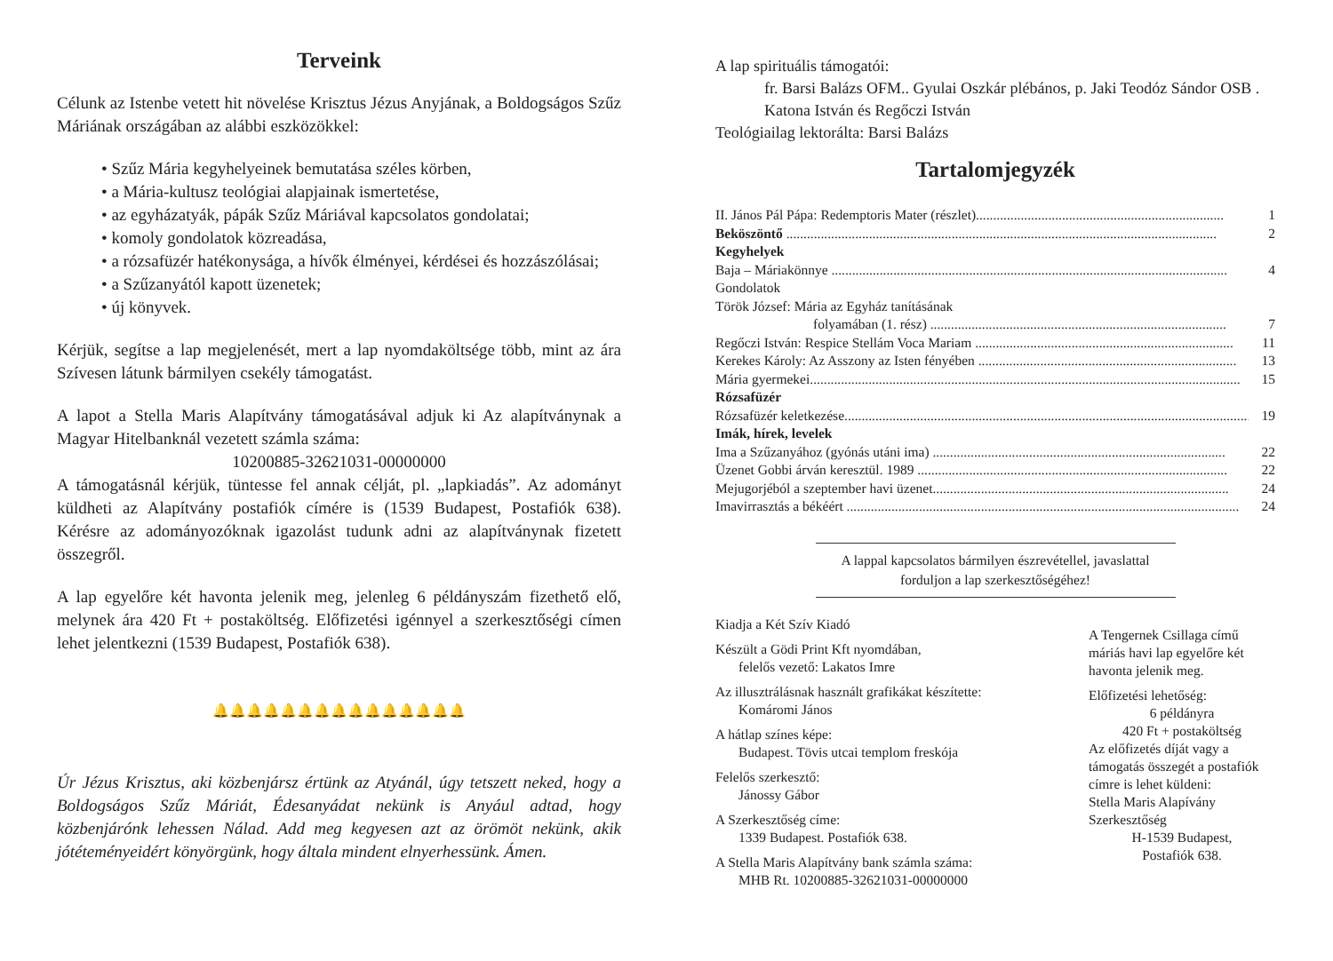Terveink
Célunk az Istenbe vetett hit növelése Krisztus Jézus Anyjának, a Boldogságos Szűz Máriának országában az alábbi eszközökkel:
• Szűz Mária kegyhelyeinek bemutatása széles körben,
• a Mária-kultusz teológiai alapjainak ismertetése,
• az egyházatyák, pápák Szűz Máriával kapcsolatos gondolatai;
• komoly gondolatok közreadása,
• a rózsafüzér hatékonysága, a hívők élményei, kérdései és hozzászólásai;
• a Szűzanyától kapott üzenetek;
• új könyvek.
Kérjük, segítse a lap megjelenését, mert a lap nyomdaköltsége több, mint az ára Szívesen látunk bármilyen csekély támogatást.
A lapot a Stella Maris Alapítvány támogatásával adjuk ki Az alapítványnak a Magyar Hitelbanknál vezetett számla száma:
10200885-32621031-00000000
A támogatásnál kérjük, tüntesse fel annak célját, pl. „lapkiadás”. Az adományt küldheti az Alapítvány postafiók címére is (1539 Budapest, Postafiók 638). Kérésre az adományozóknak igazolást tudunk adni az alapítványnak fizetett összegről.
A lap egyelőre két havonta jelenik meg, jelenleg 6 példányszám fizethető elő, melynek ára 420 Ft + postaköltség. Előfizetési igénnyel a szerkesztőségi címen lehet jelentkezni (1539 Budapest, Postafiók 638).
🔔🔔🔔🔔🔔🔔🔔🔔🔔🔔🔔🔔🔔🔔🔔
Úr Jézus Krisztus, aki közbenjársz értünk az Atyánál, úgy tetszett neked, hogy a Boldogságos Szűz Máriát, Édesanyádat nekünk is Anyául adtad, hogy közbenjárónk lehessen Nálad. Add meg kegyesen azt az örömöt nekünk, akik jótéteményeidért könyörgünk, hogy általa mindent elnyerhessünk. Ámen.
A lap spirituális támogatói:
fr. Barsi Balázs OFM.. Gyulai Oszkár plébános, p. Jaki Teodóz Sándor OSB . Katona István és Regőczi István
Teológiailag lektorálta: Barsi Balázs
Tartalomjegyzék
II. János Pál Pápa: Redemptoris Mater (részlet)........................................................................ 1
Beköszöntő ............................................................................................................................. 2
Kegyhelyek
Baja – Máriakönnye ................................................................................................................... 4
Gondolatok
Török József: Mária az Egyház tanításának
folyamában (1. rész) ...................................................................................... 7
Regőczi István: Respice Stellám Voca Mariam ........................................................................... 11
Kerekes Károly: Az Asszony az Isten fényében ........................................................................... 13
Mária gyermekei............................................................................................................................. 15
Rózsafüzér
Rózsafüzér keletkezése...................................................................................................................... 19
Imák, hírek, levelek
Ima a Szűzanyához (gyónás utáni ima) ..................................................................................... 22
Üzenet Gobbi árván keresztül. 1989 .......................................................................................... 22
Mejugorjéból a szeptember havi üzenet...................................................................................... 24
Imavirrasztás a békéért .................................................................................................................. 24
A lappal kapcsolatos bármilyen észrevétellel, javaslattal
forduljon a lap szerkesztőségéhez!
Kiadja a Két Szív Kiadó
Készült a Gödi Print Kft nyomdában,
felelős vezető: Lakatos Imre
Az illusztrálásnak használt grafikákat készítette:
Komáromi János
A hátlap színes képe:
Budapest. Tövis utcai templom freskója
Felelős szerkesztő:
Jánossy Gábor
A Szerkesztőség címe:
1339 Budapest. Postafiók 638.
A Stella Maris Alapítvány bank számla száma:
MHB Rt. 10200885-32621031-00000000
A Tengernek Csillaga című máriás havi lap egyelőre két havonta jelenik meg.
Előfizetési lehetőség:
6 példányra
420 Ft + postaköltség
Az előfizetés díját vagy a támogatás összegét a postafiók címre is lehet küldeni:
Stella Maris Alapívány Szerkesztőség
H-1539 Budapest,
Postafiók 638.